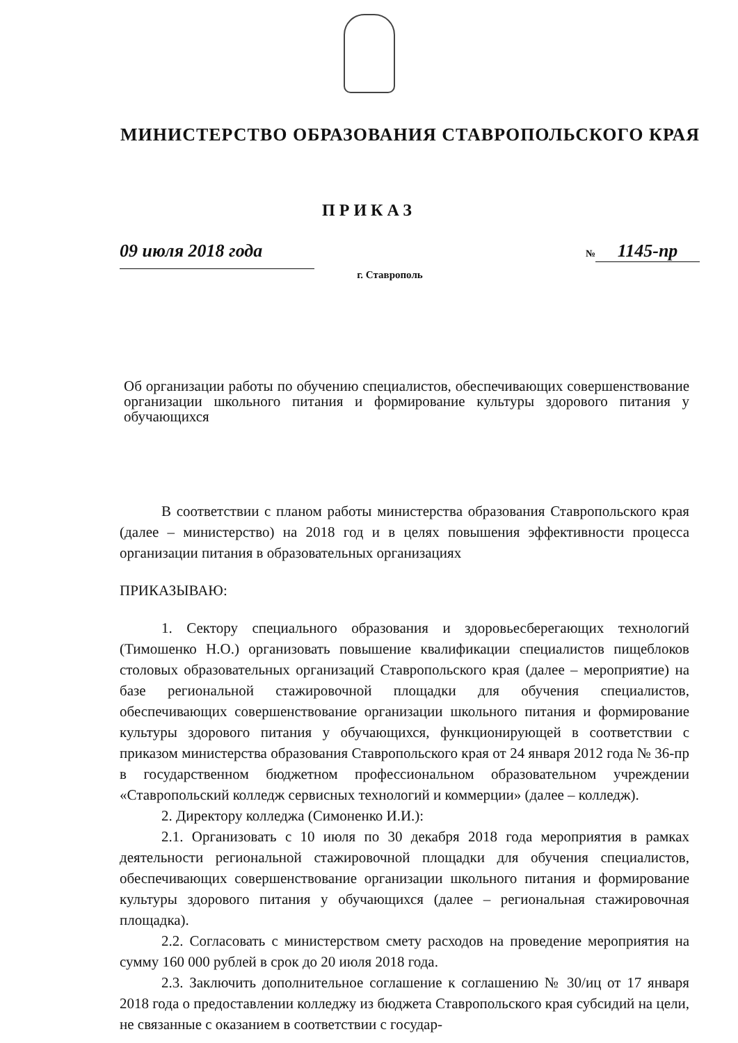МИНИСТЕРСТВО ОБРАЗОВАНИЯ СТАВРОПОЛЬСКОГО КРАЯ
ПРИКАЗ
09 июля 2018 года
№ 1145-пр
г. Ставрополь
Об организации работы по обучению специалистов, обеспечивающих совершенствование организации школьного питания и формирование культуры здорового питания у обучающихся
В соответствии с планом работы министерства образования Ставропольского края (далее – министерство) на 2018 год и в целях повышения эффективности процесса организации питания в образовательных организациях
ПРИКАЗЫВАЮ:
1. Сектору специального образования и здоровьесберегающих технологий (Тимошенко Н.О.) организовать повышение квалификации специалистов пищеблоков столовых образовательных организаций Ставропольского края (далее – мероприятие) на базе региональной стажировочной площадки для обучения специалистов, обеспечивающих совершенствование организации школьного питания и формирование культуры здорового питания у обучающихся, функционирующей в соответствии с приказом министерства образования Ставропольского края от 24 января 2012 года № 36-пр в государственном бюджетном профессиональном образовательном учреждении «Ставропольский колледж сервисных технологий и коммерции» (далее – колледж).
2. Директору колледжа (Симоненко И.И.):
2.1. Организовать с 10 июля по 30 декабря 2018 года мероприятия в рамках деятельности региональной стажировочной площадки для обучения специалистов, обеспечивающих совершенствование организации школьного питания и формирование культуры здорового питания у обучающихся (далее – региональная стажировочная площадка).
2.2. Согласовать с министерством смету расходов на проведение мероприятия на сумму 160 000 рублей в срок до 20 июля 2018 года.
2.3. Заключить дополнительное соглашение к соглашению № 30/иц от 17 января 2018 года о предоставлении колледжу из бюджета Ставропольского края субсидий на цели, не связанные с оказанием в соответствии с государ-